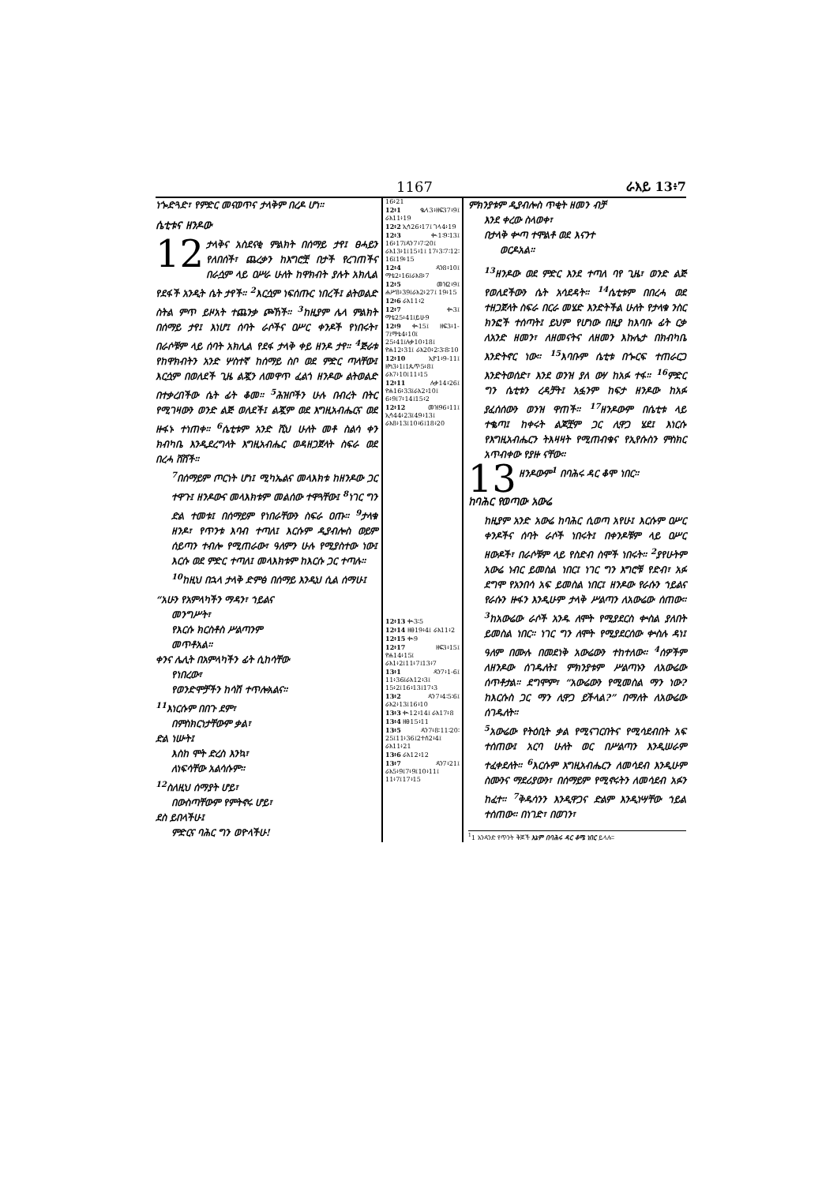1167 ራእይ 13፥7
ነጐድጓድ፣ የምድር መናወጥና ታላቅም በረዶ ሆነ።
ሴቲቱና ዘንዶው
12 ታላቅና አስደናቂ ምልክት በሰማይ ታየ፤ ፀሓይን የለበሰች፣ ጨረቃን ከእግሮቿ በታች የረገጠችና በራሷም ላይ ዐሥራ ሁለት ከዋክብት ያሉት አክሊል የደፋች አንዲት ሴት ታየች። <sup>2</sup>እርሷም ነፍሰጡር ነበረች፤ ልትወልድ ስትል ምጥ ይዞአት ተጨንቃ ጮኸች። <sup>3</sup>ከዚያም ሌላ ምልክት በሰማይ ታየ፤ እነሆ፤ ሰባት ራሶችና ዐሥር ቀንዶች የነበሩት፣ በራሶቹም ላይ ሰባት አክሊል የደፋ ታላቅ ቀይ ዘንዶ ታየ። <sup>4</sup>ጅራቱ የከዋክብትን አንድ ሦስተኛ ከሰማይ ስቦ ወደ ምድር ጣላቸው፤ እርሷም በወለደች ጊዜ ልጇን ለመዋጥ ፈልጎ ዘንዶው ልትወልድ በተቃረበችው ሴት ፊት ቆመ። <sup>5</sup>ሕዝቦችን ሁሉ በብረት በትር የሚገዛውን ወንድ ልጅ ወለደች፤ ልጇም ወደ እግዚአብሔርና ወደ ዙፋኑ ተነጠቀ። <sup>6</sup>ሴቲቱም አንድ ሺህ ሁለት መቶ ስልሳ ቀን ክብካቤ እንዲደረግላት እግዚአብሔር ወዳዘጋጀላት ስፍራ ወደ በረሓ ሸሸች።
<sup>7</sup> በሰማይም ጦርነት ሆነ፤ ሚካኤልና መላእክቱ ከዘንዶው ጋር ተዋጉ፤ ዘንዶውና መላእክቱም መልሰው ተዋጓቸው፤ <sup>8</sup>ነገር ግን ድል ተመቱ፤ በሰማይም የነበራቸውን ስፍራ ዐጡ። <sup>9</sup>ታላቁ ዘንዶ፣ የጥንቱ እባብ ተጣለ፤ እርሱም ዲያብሎስ ወይም ሰይጣን ተብሎ የሚጠራው፣ ዓለምን ሁሉ የሚያስተው ነው፤ እርሱ ወደ ምድር ተጣለ፤ መላእክቱም ከእርሱ ጋር ተጣሉ።
<sup>10</sup> ከዚህ በኋላ ታላቅ ድምፅ በሰማይ እንዲህ ሲል ሰማሁ፤
“አሁን የአምላካችን ማዳን፣ ኀይልና
መንግሥት፣
የእርሱ ክርስቶስ ሥልጣንም
መጥቶአል።
ቀንና ሌሊት በአምላካችን ፊት ሲከሳቸው
የነበረው፣
የወንድሞቻችን ከሳሽ ተጥሎአልና።
<sup>11</sup> እነርሱም በበጉ ደም፣
በምስክርነታቸውም ቃል፣
ድል ነሡት፤
እስከ ሞት ድረስ እንኳ፣
ለነፍሳቸው አልሳሱም።
<sup>12</sup> ስለዚህ ሰማያት ሆይ፣
በውስጣቸውም የምትኖሩ ሆይ፣
ደስ ይበላችሁ፤
ምድርና ባሕር ግን ወዮላችሁ!
16፥21
12፥1 ቈላ3፥ዘፍ37፥9፤ ራእ11፥19
12፥2 ኢሳ26፥17፤ ገላ4፥19
12፥3 ቊ1፡9፡13፤ 16፥17፤ዳን7፥7፡20፤ ራእ13፥1፤15፥1፤ 17፥3፡7፡12፡16፤19፥15
12፥4 ዳን8፥10፤ ማቴ2፥16፤ራእ8፥7
12፥5 መዝ2፥9፤ ሐሥ8፥39፤ራእ2፥27፤ 19፥15
12፥6 ራእ11፥2
12፥7 ቊ3፤ ማቴ25፥41፤ይሁ9
12፥9 ቊ15፤ ዘፍ3፥1-7፤ማቴ4፥10፤ 25፥41፤ሉቃ10፥18፤ ዮሐ12፥31፤ ራእ20፥2፡3፡8፡10
12፥10 ኢዮ1፥9-11፤ ዘካ3፥1፤1ጴጥ5፥8፤ ራእ7፥10፤11፥15
12፥11 ሉቃ14፥26፤ ዮሐ16፥33፤ራእ2፥10፤ 6፥9፤7፥14፤15፥2
12፥12 መዝ96፥11፤ ኢሳ44፥23፤49፥13፤ ራእ8፥13፤10፥6፤18፥20
12፥13 ቊ3፡5
12፥14 ዘፀ19፥4፤ ራእ11፥2
12፥15 ቊ9
12፥17 ዘፍ3፥15፤ ዮሐ14፥15፤ ራእ1፥2፤11፥7፤13፥7
13፥1 ዳን7፥1-6፤ 11፥36፤ራእ12፥3፤ 15፥2፤16፥13፤17፥3
13፥2 ዳን7፥4፡5፡6፤ ራእ2፥13፤16፥10
13፥3 ቊ12፥14፤ ራእ17፥8
13፥4 ዘፀ15፥11
13፥5 ዳን7፥8፡11፡20፡ 25፤11፥36፤2ተሰ2፥4፤ ራእ11፥21
13፥6 ራእ12፥12
13፥7 ዳን7፥21፤ ራእ5፥9፤7፥9፤10፥11፤ 11፥7፤17፥15
ምክንያቱም ዲያብሎስ ጥቂት ዘመን ብቻ
እንደ ቀረው ስላወቀ፣
በታላቅ ቍጣ ተሞልቶ ወደ እናንተ
ወርዶአል።
<sup>13</sup> ዘንዶው ወደ ምድር እንደ ተጣለ ባየ ጊዜ፣ ወንድ ልጅ የወለደችውን ሴት አሳደዳት። <sup>14</sup>ሴቲቱም በበረሓ ወደ ተዘጋጀላት ስፍራ በርራ መሄድ እንድትችል ሁለት የታላቁ ንስር ክንፎች ተሰጣት፤ ይህም የሆነው በዚያ ከእባቡ ፊት ርቃ ለአንድ ዘመን፣ ለዘመናትና ለዘመን እኩሌታ በክብካቤ እንድትኖር ነው። <sup>15</sup>እባቡም ሴቲቱ በጐርፍ ተጠራርጋ እንድትወሰድ፣ እንደ ወንዝ ያለ ውሃ ከአፉ ተፋ። <sup>16</sup>ምድር ግን ሴቲቱን ረዳቻት፤ አፏንም ከፍታ ዘንዶው ከአፉ ያፈሰሰውን ወንዝ ዋጠች። <sup>17</sup>ዘንዶውም በሴቲቱ ላይ ተቈጣ፤ ከቀሩት ልጆቿም ጋር ሊዋጋ ሄደ፤ እነርሱ የእግዚአብሔርን ትእዛዛት የሚጠብቁና የኢየሱስን ምስክር አጥብቀው የያዙ ናቸው።
13 ዘንዶውም<sup>1</sup> በባሕሩ ዳር ቆሞ ነበር።
ከባሕር የወጣው አውሬ
ከዚያም አንድ አውሬ ከባሕር ሲወጣ አየሁ፤ እርሱም ዐሥር ቀንዶችና ሰባት ራሶች ነበሩት፤ በቀንዶቹም ላይ ዐሥር ዘውዶች፣ በራሶቹም ላይ የስድብ ስሞች ነበሩት። <sup>2</sup>ያየሁትም አውሬ ነብር ይመስል ነበር፤ ነገር ግን እግሮቹ የድብ፣ አፉ ደግሞ የአንበሳ አፍ ይመስል ነበር፤ ዘንዶው የራሱን ኀይልና የራሱን ዙፋን እንዲሁም ታላቅ ሥልጣን ለአውሬው ሰጠው። <sup>3</sup>ከአውሬው ራሶች አንዱ ለሞት የሚያደርስ ቍስል ያለበት ይመስል ነበር። ነገር ግን ለሞት የሚያደርሰው ቍስሉ ዳነ፤ ዓለም በሙሉ በመደነቅ አውሬውን ተከተለው። <sup>4</sup>ሰዎችም ለዘንዶው ሰገዱለት፤ ምክንያቱም ሥልጣኑን ለአውሬው ሰጥቶታል። ደግሞም፣ “አውሬውን የሚመስል ማን ነው? ከእርሱስ ጋር ማን ሊዋጋ ይችላል?” በማለት ለአውሬው ሰገዱለት።
<sup>5</sup> አውሬው የትዕቢት ቃል የሚናገርበትና የሚሳደብበት አፍ ተሰጠው፤ አርባ ሁለት ወር በሥልጣን እንዲሠራም ተፈቀደለት። <sup>6</sup>እርሱም እግዚአብሔርን ለመሳደብ እንዲሁም ስሙንና ማደሪያውን፣ በሰማይም የሚኖሩትን ለመሳደብ አፉን ከፈተ። <sup>7</sup>ቅዱሳንን እንዲዋጋና ድልም እንዲነሣቸው ኀይል ተሰጠው። በነገድ፣ በወገን፣
<sup>1</sup> 1 አንዳንድ የጥንት ቅጆች እኔም በባሕሩ ዳር ቆሜ ነበር ይላሉ።